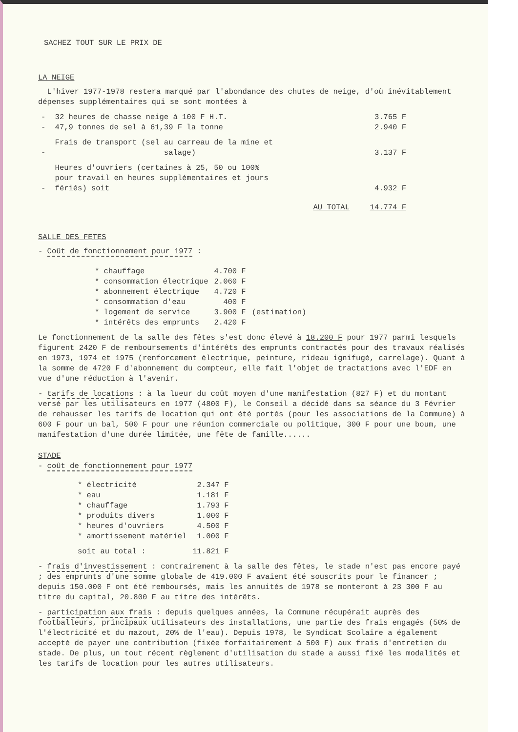SACHEZ TOUT SUR LE PRIX DE
LA NEIGE
L'hiver 1977-1978 restera marqué par l'abondance des chutes de neige, d'où inévitablement dépenses supplémentaires qui se sont montées à
| - | 32 heures de chasse neige à 100 F H.T. | 3.765 F |
| - | 47,9 tonnes de sel à 61,39 F la tonne | 2.940 F |
| - | Frais de transport (sel au carreau de la mine et salage) | 3.137 F |
| - | Heures d'ouvriers (certaines à 25, 50 ou 100% pour travail en heures supplémentaires et jours fériés) soit | 4.932 F |
| | AU TOTAL | 14.774 F |
SALLE DES FETES
- Coût de fonctionnement pour 1977 :
| * chauffage | 4.700 F | |
| * consommation électrique | 2.060 F | |
| * abonnement électrique | 4.720 F | |
| * consommation d'eau | 400 F | |
| * logement de service | 3.900 F | (estimation) |
| * intérêts des emprunts | 2.420 F | |
Le fonctionnement de la salle des fêtes s'est donc élevé à 18.200 F pour 1977 parmi lesquels figurent 2420 F de remboursements d'intérêts des emprunts contractés pour des travaux réalisés en 1973, 1974 et 1975 (renforcement électrique, peinture, rideau ignifugé, carrelage). Quant à la somme de 4720 F d'abonnement du compteur, elle fait l'objet de tractations avec l'EDF en vue d'une réduction à l'avenir.
- tarifs de locations : à la lueur du coût moyen d'une manifestation (827 F) et du montant versé par les utilisateurs en 1977 (4800 F), le Conseil a décidé dans sa séance du 3 Février de rehausser les tarifs de location qui ont été portés (pour les associations de la Commune) à 600 F pour un bal, 500 F pour une réunion commerciale ou politique, 300 F pour une boum, une manifestation d'une durée limitée, une fête de famille......
STADE
- coût de fonctionnement pour 1977
| * électricité | 2.347 F |
| * eau | 1.181 F |
| * chauffage | 1.793 F |
| * produits divers | 1.000 F |
| * heures d'ouvriers | 4.500 F |
| * amortissement matériel | 1.000 F |
| soit au total : | 11.821 F |
- frais d'investissement : contrairement à la salle des fêtes, le stade n'est pas encore payé ; des emprunts d'une somme globale de 419.000 F avaient été souscrits pour le financer ; depuis 150.000 F ont été remboursés, mais les annuités de 1978 se monteront à 23 300 F au titre du capital, 20.800 F au titre des intérêts.
- participation aux frais : depuis quelques années, la Commune récupérait auprès des footballeurs, principaux utilisateurs des installations, une partie des frais engagés (50% de l'électricité et du mazout, 20% de l'eau). Depuis 1978, le Syndicat Scolaire a également accepté de payer une contribution (fixée forfaitairement à 500 F) aux frais d'entretien du stade. De plus, un tout récent règlement d'utilisation du stade a aussi fixé les modalités et les tarifs de location pour les autres utilisateurs.